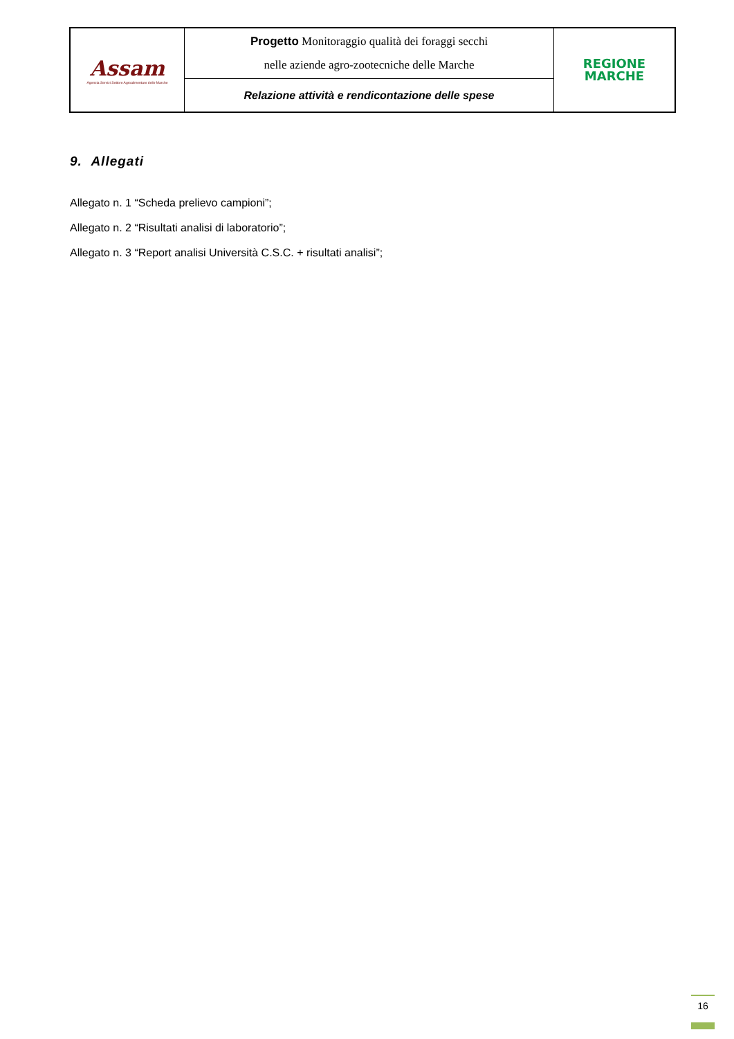| Assam Agenzia Servizi Settore Agroalimentare delle Marche | Progetto Monitoraggio qualità dei foraggi secchi nelle aziende agro-zootecniche delle Marche | REGIONE MARCHE |
| | Relazione attività e rendicontazione delle spese | |
9. Allegati
Allegato n. 1 “Scheda prelievo campioni”;
Allegato n. 2 “Risultati analisi di laboratorio”;
Allegato n. 3 “Report analisi Università C.S.C. + risultati analisi”;
16